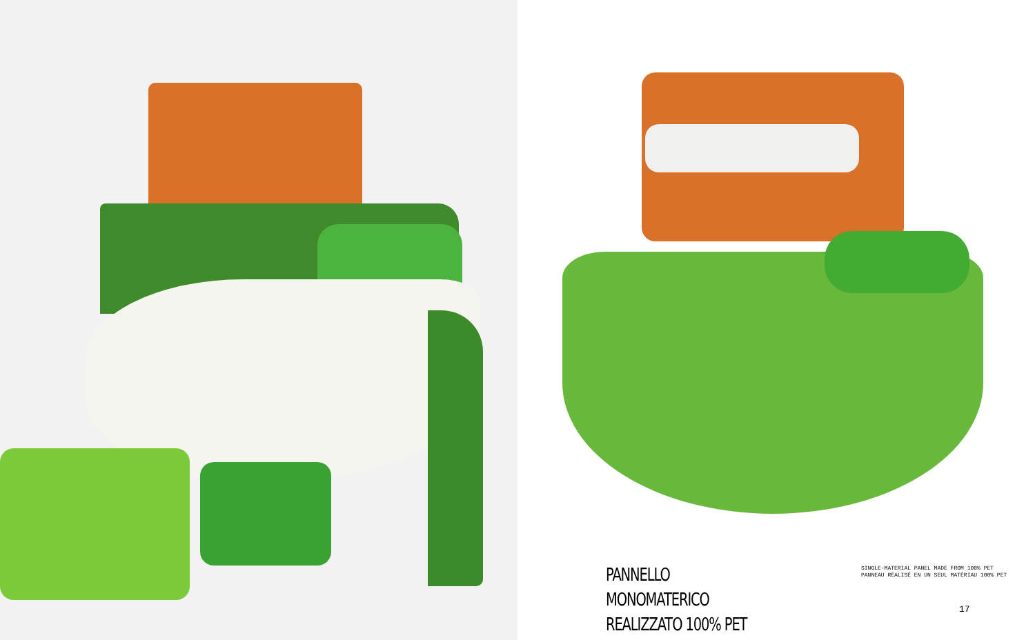PANNELLO MONOMATERICO REALIZZATO 100% PET
SINGLE-MATERIAL PANEL MADE FROM 100% PET
PANNEAU RÉALISÉ EN UN SEUL MATÉRIAU 100% PET
17